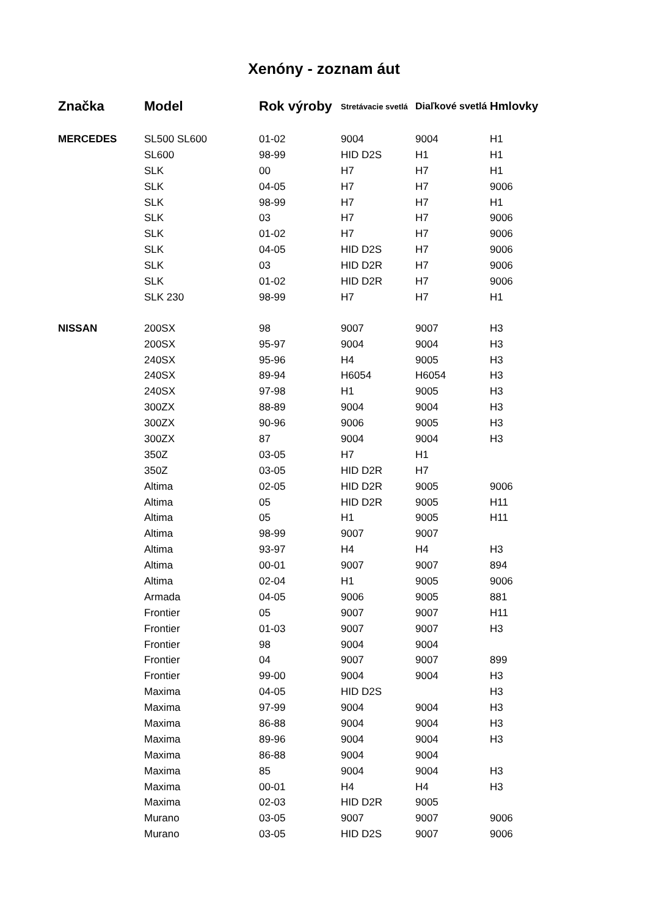Xenóny - zoznam áut
| Značka | Model | Rok výroby | Stretávacie svetlá | Diaľkové svetlá | Hmlovky |
| --- | --- | --- | --- | --- | --- |
| MERCEDES | SL500 SL600 | 01-02 | 9004 | 9004 | H1 |
| | SL600 | 98-99 | HID D2S | H1 | H1 |
| | SLK | 00 | H7 | H7 | H1 |
| | SLK | 04-05 | H7 | H7 | 9006 |
| | SLK | 98-99 | H7 | H7 | H1 |
| | SLK | 03 | H7 | H7 | 9006 |
| | SLK | 01-02 | H7 | H7 | 9006 |
| | SLK | 04-05 | HID D2S | H7 | 9006 |
| | SLK | 03 | HID D2R | H7 | 9006 |
| | SLK | 01-02 | HID D2R | H7 | 9006 |
| | SLK 230 | 98-99 | H7 | H7 | H1 |
| NISSAN | 200SX | 98 | 9007 | 9007 | H3 |
| | 200SX | 95-97 | 9004 | 9004 | H3 |
| | 240SX | 95-96 | H4 | 9005 | H3 |
| | 240SX | 89-94 | H6054 | H6054 | H3 |
| | 240SX | 97-98 | H1 | 9005 | H3 |
| | 300ZX | 88-89 | 9004 | 9004 | H3 |
| | 300ZX | 90-96 | 9006 | 9005 | H3 |
| | 300ZX | 87 | 9004 | 9004 | H3 |
| | 350Z | 03-05 | H7 | H1 | |
| | 350Z | 03-05 | HID D2R | H7 | |
| | Altima | 02-05 | HID D2R | 9005 | 9006 |
| | Altima | 05 | HID D2R | 9005 | H11 |
| | Altima | 05 | H1 | 9005 | H11 |
| | Altima | 98-99 | 9007 | 9007 | |
| | Altima | 93-97 | H4 | H4 | H3 |
| | Altima | 00-01 | 9007 | 9007 | 894 |
| | Altima | 02-04 | H1 | 9005 | 9006 |
| | Armada | 04-05 | 9006 | 9005 | 881 |
| | Frontier | 05 | 9007 | 9007 | H11 |
| | Frontier | 01-03 | 9007 | 9007 | H3 |
| | Frontier | 98 | 9004 | 9004 | |
| | Frontier | 04 | 9007 | 9007 | 899 |
| | Frontier | 99-00 | 9004 | 9004 | H3 |
| | Maxima | 04-05 | HID D2S | | H3 |
| | Maxima | 97-99 | 9004 | 9004 | H3 |
| | Maxima | 86-88 | 9004 | 9004 | H3 |
| | Maxima | 89-96 | 9004 | 9004 | H3 |
| | Maxima | 86-88 | 9004 | 9004 | |
| | Maxima | 85 | 9004 | 9004 | H3 |
| | Maxima | 00-01 | H4 | H4 | H3 |
| | Maxima | 02-03 | HID D2R | 9005 | |
| | Murano | 03-05 | 9007 | 9007 | 9006 |
| | Murano | 03-05 | HID D2S | 9007 | 9006 |